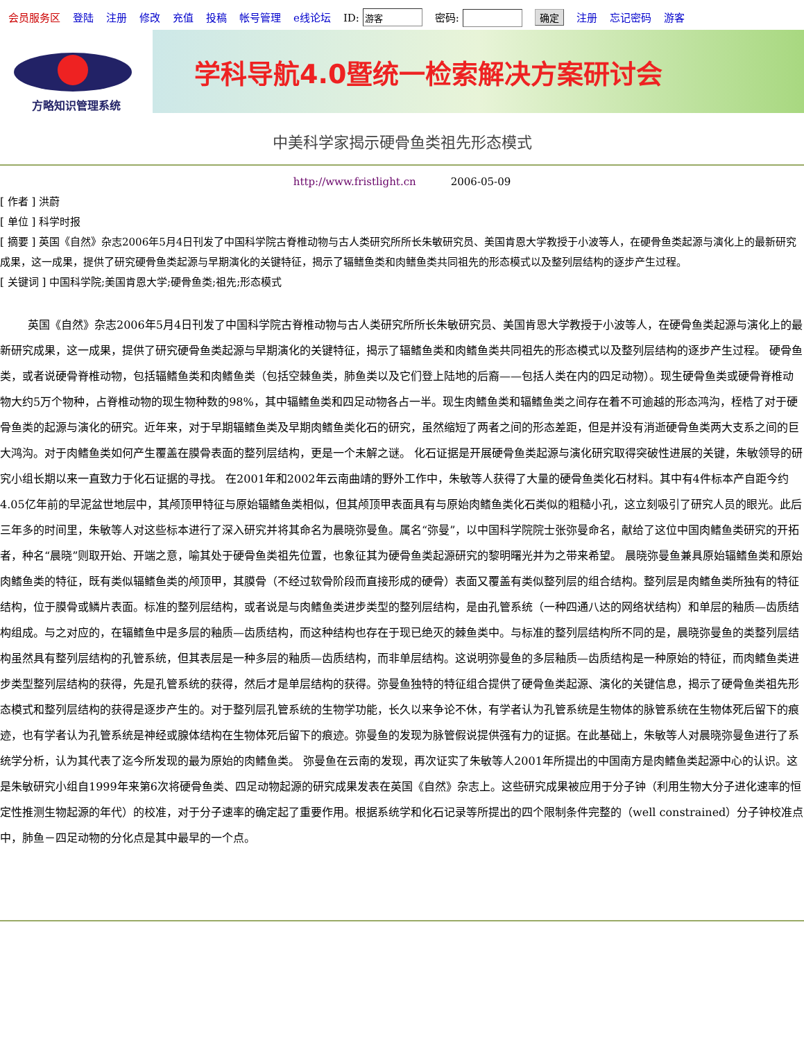会员服务区 登陆 注册 修改 充值 投稿 帐号管理 e线论坛 ID: 密码: 确定 注册 忘记密码 游客
方略知识管理系统
学科导航4.0暨统一检索解决方案研讨会
中美科学家揭示硬骨鱼类祖先形态模式
http://www.fristlight.cn 2006-05-09
[ 作者 ] 洪蔚
[ 单位 ] 科学时报
[ 摘要 ] 英国《自然》杂志2006年5月4日刊发了中国科学院古脊椎动物与古人类研究所所长朱敏研究员、美国肯恩大学教授于小波等人，在硬骨鱼类起源与演化上的最新研究成果，这一成果，提供了研究硬骨鱼类起源与早期演化的关键特征，揭示了辐鳍鱼类和肉鳍鱼类共同祖先的形态模式以及整列层结构的逐步产生过程。
[ 关键词 ] 中国科学院;美国肯恩大学;硬骨鱼类;祖先;形态模式
英国《自然》杂志2006年5月4日刊发了中国科学院古脊椎动物与古人类研究所所长朱敏研究员、美国肯恩大学教授于小波等人，在硬骨鱼类起源与演化上的最新研究成果，这一成果，提供了研究硬骨鱼类起源与早期演化的关键特征，揭示了辐鳍鱼类和肉鳍鱼类共同祖先的形态模式以及整列层结构的逐步产生过程。 硬骨鱼类，或者说硬骨脊椎动物，包括辐鳍鱼类和肉鳍鱼类（包括空棘鱼类，肺鱼类以及它们登上陆地的后裔——包括人类在内的四足动物）。现生硬骨鱼类或硬骨脊椎动物大约5万个物种，占脊椎动物的现生物种数的98%，其中辐鳍鱼类和四足动物各占一半。现生肉鳍鱼类和辐鳍鱼类之间存在着不可逾越的形态鸿沟，桎梏了对于硬骨鱼类的起源与演化的研究。近年来，对于早期辐鳍鱼类及早期肉鳍鱼类化石的研究，虽然缩短了两者之间的形态差距，但是并没有消逝硬骨鱼类两大支系之间的巨大鸿沟。对于肉鳍鱼类如何产生覆盖在膜骨表面的整列层结构，更是一个未解之谜。 化石证据是开展硬骨鱼类起源与演化研究取得突破性进展的关键，朱敏领导的研究小组长期以来一直致力于化石证据的寻找。 在2001年和2002年云南曲靖的野外工作中，朱敏等人获得了大量的硬骨鱼类化石材料。其中有4件标本产自距今约4.05亿年前的早泥盆世地层中，其颅顶甲特征与原始辐鳍鱼类相似，但其颅顶甲表面具有与原始肉鳍鱼类化石类似的粗糙小孔，这立刻吸引了研究人员的眼光。此后三年多的时间里，朱敏等人对这些标本进行了深入研究并将其命名为晨晓弥曼鱼。属名“弥曼”，以中国科学院院士张弥曼命名，献给了这位中国肉鳍鱼类研究的开拓者，种名“晨晓”则取开始、开端之意，喻其处于硬骨鱼类祖先位置，也象征其为硬骨鱼类起源研究的黎明曙光并为之带来希望。 晨晓弥曼鱼兼具原始辐鳍鱼类和原始肉鳍鱼类的特征，既有类似辐鳍鱼类的颅顶甲，其膜骨（不经过软骨阶段而直接形成的硬骨）表面又覆盖有类似整列层的组合结构。整列层是肉鳍鱼类所独有的特征结构，位于膜骨或鳞片表面。标准的整列层结构，或者说是与肉鳍鱼类进步类型的整列层结构，是由孔管系统（一种四通八达的网络状结构）和单层的釉质—齿质结构组成。与之对应的，在辐鳍鱼中是多层的釉质—齿质结构，而这种结构也存在于现已绝灭的棘鱼类中。与标准的整列层结构所不同的是，晨晓弥曼鱼的类整列层结构虽然具有整列层结构的孔管系统，但其表层是一种多层的釉质—齿质结构，而非单层结构。这说明弥曼鱼的多层釉质—齿质结构是一种原始的特征，而肉鳍鱼类进步类型整列层结构的获得，先是孔管系统的获得，然后才是单层结构的获得。弥曼鱼独特的特征组合提供了硬骨鱼类起源、演化的关键信息，揭示了硬骨鱼类祖先形态模式和整列层结构的获得是逐步产生的。对于整列层孔管系统的生物学功能，长久以来争论不休，有学者认为孔管系统是生物体的脉管系统在生物体死后留下的痕迹，也有学者认为孔管系统是神经或腺体结构在生物体死后留下的痕迹。弥曼鱼的发现为脉管假说提供强有力的证据。在此基础上，朱敏等人对晨晓弥曼鱼进行了系统学分析，认为其代表了迄今所发现的最为原始的肉鳍鱼类。 弥曼鱼在云南的发现，再次证实了朱敏等人2001年所提出的中国南方是肉鳍鱼类起源中心的认识。这是朱敏研究小组自1999年来第6次将硬骨鱼类、四足动物起源的研究成果发表在英国《自然》杂志上。这些研究成果被应用于分子钟（利用生物大分子进化速率的恒定性推测生物起源的年代）的校准，对于分子速率的确定起了重要作用。根据系统学和化石记录等所提出的四个限制条件完整的（well constrained）分子钟校准点中，肺鱼－四足动物的分化点是其中最早的一个点。